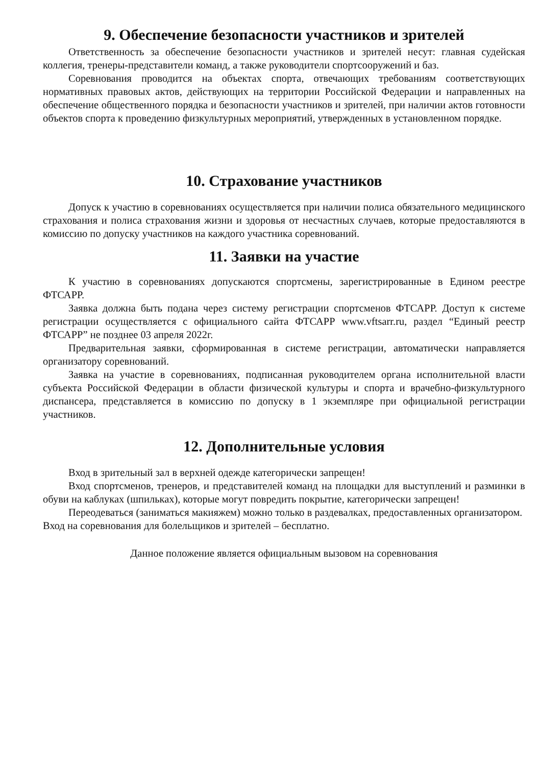9. Обеспечение безопасности участников и зрителей
Ответственность за обеспечение безопасности участников и зрителей несут: главная судейская коллегия, тренеры-представители команд, а также руководители спортсооружений и баз.
Соревнования проводится на объектах спорта, отвечающих требованиям соответствующих нормативных правовых актов, действующих на территории Российской Федерации и направленных на обеспечение общественного порядка и безопасности участников и зрителей, при наличии актов готовности объектов спорта к проведению физкультурных мероприятий, утвержденных в установленном порядке.
10. Страхование участников
Допуск к участию в соревнованиях осуществляется при наличии полиса обязательного медицинского страхования и полиса страхования жизни и здоровья от несчастных случаев, которые предоставляются в комиссию по допуску участников на каждого участника соревнований.
11. Заявки на участие
К участию в соревнованиях допускаются спортсмены, зарегистрированные в Едином реестре ФТСАРР.
Заявка должна быть подана через систему регистрации спортсменов ФТСАРР. Доступ к системе регистрации осуществляется с официального сайта ФТСАРР www.vftsarr.ru, раздел “Единый реестр ФТСАРР” не позднее 03 апреля 2022г.
Предварительная заявки, сформированная в системе регистрации, автоматически направляется организатору соревнований.
Заявка на участие в соревнованиях, подписанная руководителем органа исполнительной власти субъекта Российской Федерации в области физической культуры и спорта и врачебно-физкультурного диспансера, представляется в комиссию по допуску в 1 экземпляре при официальной регистрации участников.
12. Дополнительные условия
Вход в зрительный зал в верхней одежде категорически запрещен!
Вход спортсменов, тренеров, и представителей команд на площадки для выступлений и разминки в обуви на каблуках (шпильках), которые могут повредить покрытие, категорически запрещен!
Переодеваться (заниматься макияжем) можно только в раздевалках, предоставленных организатором.
Вход на соревнования для болельщиков и зрителей – бесплатно.
Данное положение является официальным вызовом на соревнования